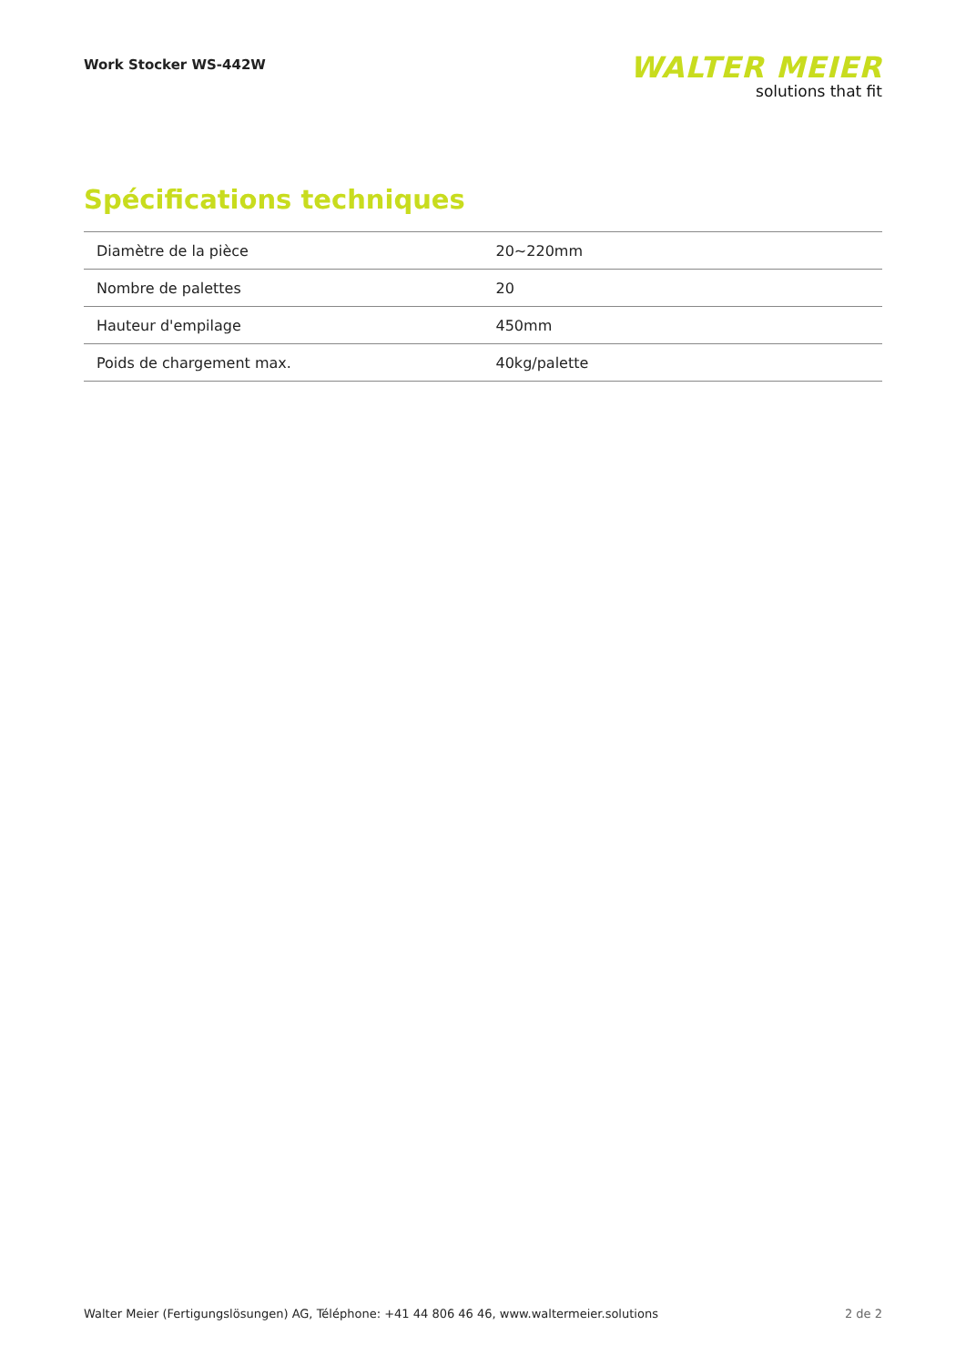Work Stocker WS-442W
WALTER MEIER
solutions that fit
Spécifications techniques
| Diamètre de la pièce | 20~220mm |
| Nombre de palettes | 20 |
| Hauteur d'empilage | 450mm |
| Poids de chargement max. | 40kg/palette |
Walter Meier (Fertigungslösungen) AG, Téléphone: +41 44 806 46 46, www.waltermeier.solutions 2 de 2